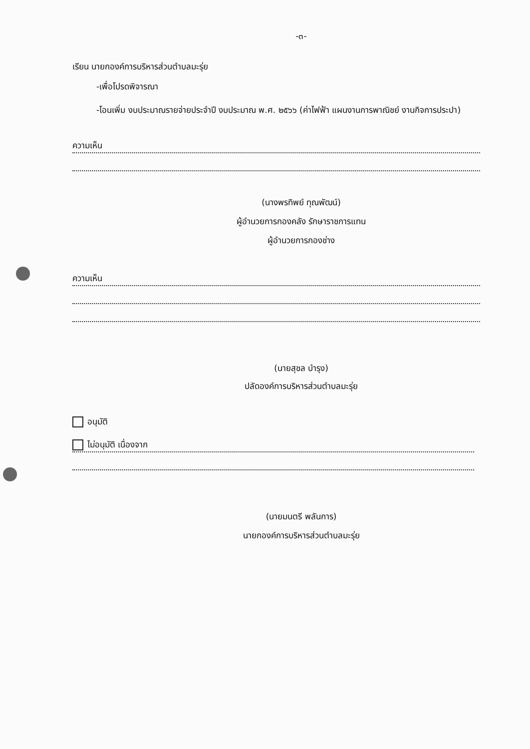-๓-
เรียน นายกองค์การบริหารส่วนตำบลมะรุ่ย
-เพื่อโปรดพิจารณา
-โอนเพิ่ม งบประมาณรายจ่ายประจำปี งบประมาณ พ.ศ. ๒๕๖๖ (ค่าไฟฟ้า แผนงานการพาณิชย์ งานกิจการประปา)
ความเห็น
(นางพรทิพย์ ทุณพัฒน์)
ผู้อำนวยการกองคลัง รักษาราชการแทน
ผู้อำนวยการกองช่าง
ความเห็น
(นายสุชล บำรุง)
ปลัดองค์การบริหารส่วนตำบลมะรุ่ย
อนุมัติ
ไม่อนุมัติ เนื่องจาก
(นายมนตรี พลันการ)
นายกองค์การบริหารส่วนตำบลมะรุ่ย